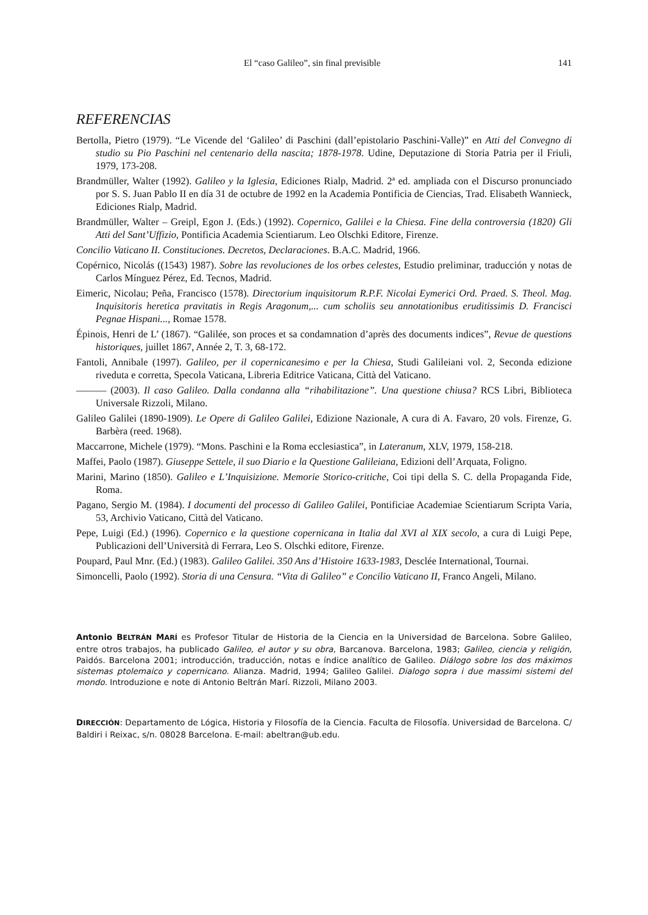El “caso Galileo”, sin final previsible 141
REFERENCIAS
Bertolla, Pietro (1979). “Le Vicende del ‘Galileo’ di Paschini (dall’epistolario Paschini-Valle)” en Atti del Convegno di studio su Pio Paschini nel centenario della nascita; 1878-1978. Udine, Deputazione di Storia Patria per il Friuli, 1979, 173-208.
Brandmüller, Walter (1992). Galileo y la Iglesia, Ediciones Rialp, Madrid. 2ª ed. ampliada con el Discurso pronunciado por S. S. Juan Pablo II en día 31 de octubre de 1992 en la Academia Pontificia de Ciencias, Trad. Elisabeth Wannieck, Ediciones Rialp, Madrid.
Brandmüller, Walter – Greipl, Egon J. (Eds.) (1992). Copernico, Galilei e la Chiesa. Fine della controversia (1820) Gli Atti del Sant’Uffizio, Pontificia Academia Scientiarum. Leo Olschki Editore, Firenze.
Concilio Vaticano II. Constituciones. Decretos, Declaraciones. B.A.C. Madrid, 1966.
Copérnico, Nicolás ((1543) 1987). Sobre las revoluciones de los orbes celestes, Estudio preliminar, traducción y notas de Carlos Mínguez Pérez, Ed. Tecnos, Madrid.
Eimeric, Nicolau; Peña, Francisco (1578). Directorium inquisitorum R.P.F. Nicolai Eymerici Ord. Praed. S. Theol. Mag. Inquisitoris heretica pravitatis in Regis Aragonum,... cum scholiis seu annotationibus eruditissimis D. Francisci Pegnae Hispani..., Romae 1578.
Épinois, Henri de L’ (1867). “Galilée, son proces et sa condamnation d’après des documents indices”, Revue de questions historiques, juillet 1867, Année 2, T. 3, 68-172.
Fantoli, Annibale (1997). Galileo, per il copernicanesimo e per la Chiesa, Studi Galileiani vol. 2, Seconda edizione riveduta e corretta, Specola Vaticana, Libreria Editrice Vaticana, Città del Vaticano.
——— (2003). Il caso Galileo. Dalla condanna alla “rihabilitazione”. Una questione chiusa? RCS Libri, Biblioteca Universale Rizzoli, Milano.
Galileo Galilei (1890-1909). Le Opere di Galileo Galilei, Edizione Nazionale, A cura di A. Favaro, 20 vols. Firenze, G. Barbèra (reed. 1968).
Maccarrone, Michele (1979). “Mons. Paschini e la Roma ecclesiastica”, in Lateranum, XLV, 1979, 158-218.
Maffei, Paolo (1987). Giuseppe Settele, il suo Diario e la Questione Galileiana, Edizioni dell’Arquata, Foligno.
Marini, Marino (1850). Galileo e L’Inquisizione. Memorie Storico-critiche, Coi tipi della S. C. della Propaganda Fide, Roma.
Pagano, Sergio M. (1984). I documenti del processo di Galileo Galilei, Pontificiae Academiae Scientiarum Scripta Varia, 53, Archivio Vaticano, Città del Vaticano.
Pepe, Luigi (Ed.) (1996). Copernico e la questione copernicana in Italia dal XVI al XIX secolo, a cura di Luigi Pepe, Publicazioni dell’Università di Ferrara, Leo S. Olschki editore, Firenze.
Poupard, Paul Mnr. (Ed.) (1983). Galileo Galilei. 350 Ans d’Histoire 1633-1983, Desclée International, Tournai.
Simoncelli, Paolo (1992). Storia di una Censura. “Vita di Galileo” e Concilio Vaticano II, Franco Angeli, Milano.
Antonio BELTRÁN MARÍ es Profesor Titular de Historia de la Ciencia en la Universidad de Barcelona. Sobre Galileo, entre otros trabajos, ha publicado Galileo, el autor y su obra, Barcanova. Barcelona, 1983; Galileo, ciencia y religión, Paidós. Barcelona 2001; introducción, traducción, notas e índice analítico de Galileo. Diálogo sobre los dos máximos sistemas ptolemaico y copernicano. Alianza. Madrid, 1994; Galileo Galilei. Dialogo sopra i due massimi sistemi del mondo. Introduzione e note di Antonio Beltrán Marí. Rizzoli, Milano 2003.
DIRECCIÓN: Departamento de Lógica, Historia y Filosofía de la Ciencia. Faculta de Filosofía. Universidad de Barcelona. C/ Baldiri i Reixac, s/n. 08028 Barcelona. E-mail: abeltran@ub.edu.